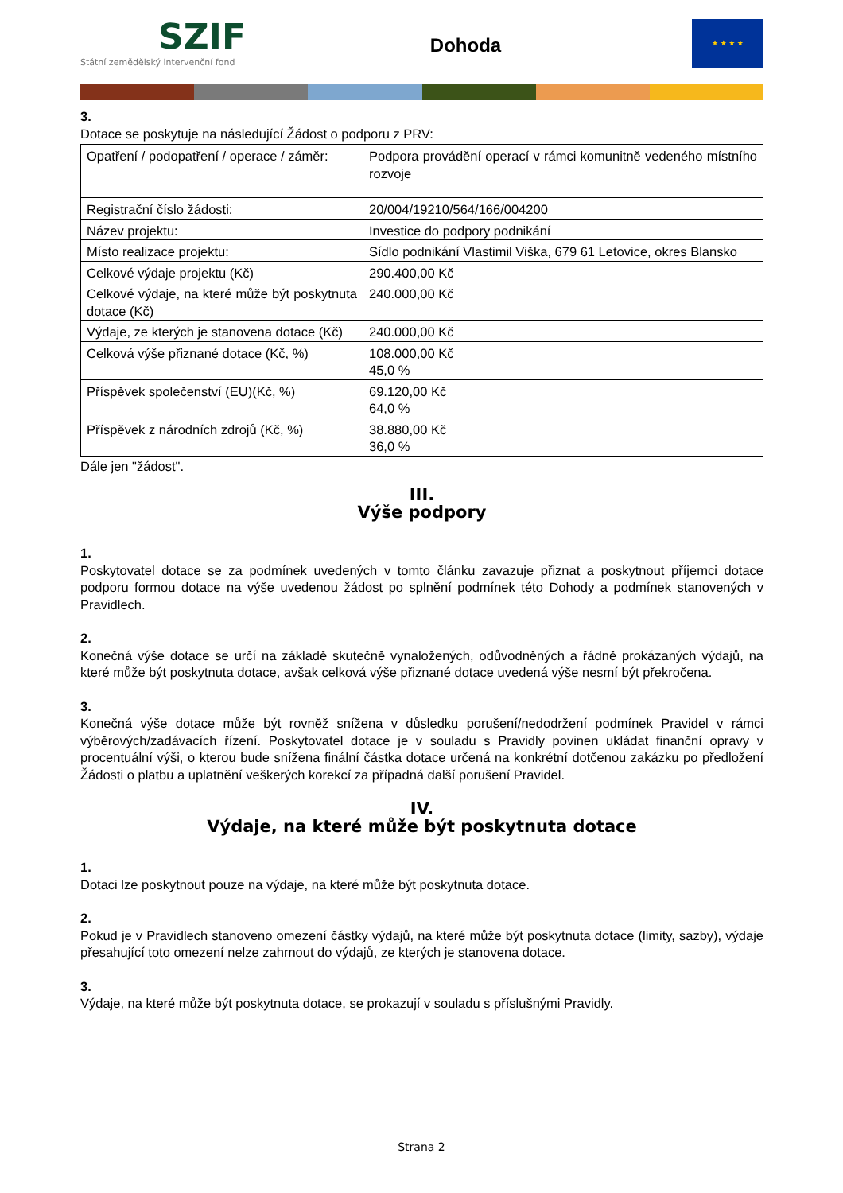SZIF
Státní zemědělský intervenční fond
Dohoda
★ ★ ★ ★
3.
Dotace se poskytuje na následující Žádost o podporu z PRV:
| Opatření / podopatření / operace / záměr: | Podpora provádění operací v rámci komunitně vedeného místního rozvoje |
| Registrační číslo žádosti: | 20/004/19210/564/166/004200 |
| Název projektu: | Investice do podpory podnikání |
| Místo realizace projektu: | Sídlo podnikání Vlastimil Viška, 679 61 Letovice, okres Blansko |
| Celkové výdaje projektu (Kč) | 290.400,00 Kč |
| Celkové výdaje, na které může být poskytnuta dotace (Kč) | 240.000,00 Kč |
| Výdaje, ze kterých je stanovena dotace (Kč) | 240.000,00 Kč |
| Celková výše přiznané dotace (Kč, %) | 108.000,00 Kč 45,0 % |
| Příspěvek společenství (EU)(Kč, %) | 69.120,00 Kč 64,0 % |
| Příspěvek z národních zdrojů (Kč, %) | 38.880,00 Kč 36,0 % |
Dále jen "žádost".
III.
Výše podpory
1.
Poskytovatel dotace se za podmínek uvedených v tomto článku zavazuje přiznat a poskytnout příjemci dotace podporu formou dotace na výše uvedenou žádost po splnění podmínek této Dohody a podmínek stanovených v Pravidlech.
2.
Konečná výše dotace se určí na základě skutečně vynaložených, odůvodněných a řádně prokázaných výdajů, na které může být poskytnuta dotace, avšak celková výše přiznané dotace uvedená výše nesmí být překročena.
3.
Konečná výše dotace může být rovněž snížena v důsledku porušení/nedodržení podmínek Pravidel v rámci výběrových/zadávacích řízení. Poskytovatel dotace je v souladu s Pravidly povinen ukládat finanční opravy v procentuální výši, o kterou bude snížena finální částka dotace určená na konkrétní dotčenou zakázku po předložení Žádosti o platbu a uplatnění veškerých korekcí za případná další porušení Pravidel.
IV.
Výdaje, na které může být poskytnuta dotace
1.
Dotaci lze poskytnout pouze na výdaje, na které může být poskytnuta dotace.
2.
Pokud je v Pravidlech stanoveno omezení částky výdajů, na které může být poskytnuta dotace (limity, sazby), výdaje přesahující toto omezení nelze zahrnout do výdajů, ze kterých je stanovena dotace.
3.
Výdaje, na které může být poskytnuta dotace, se prokazují v souladu s příslušnými Pravidly.
Strana 2